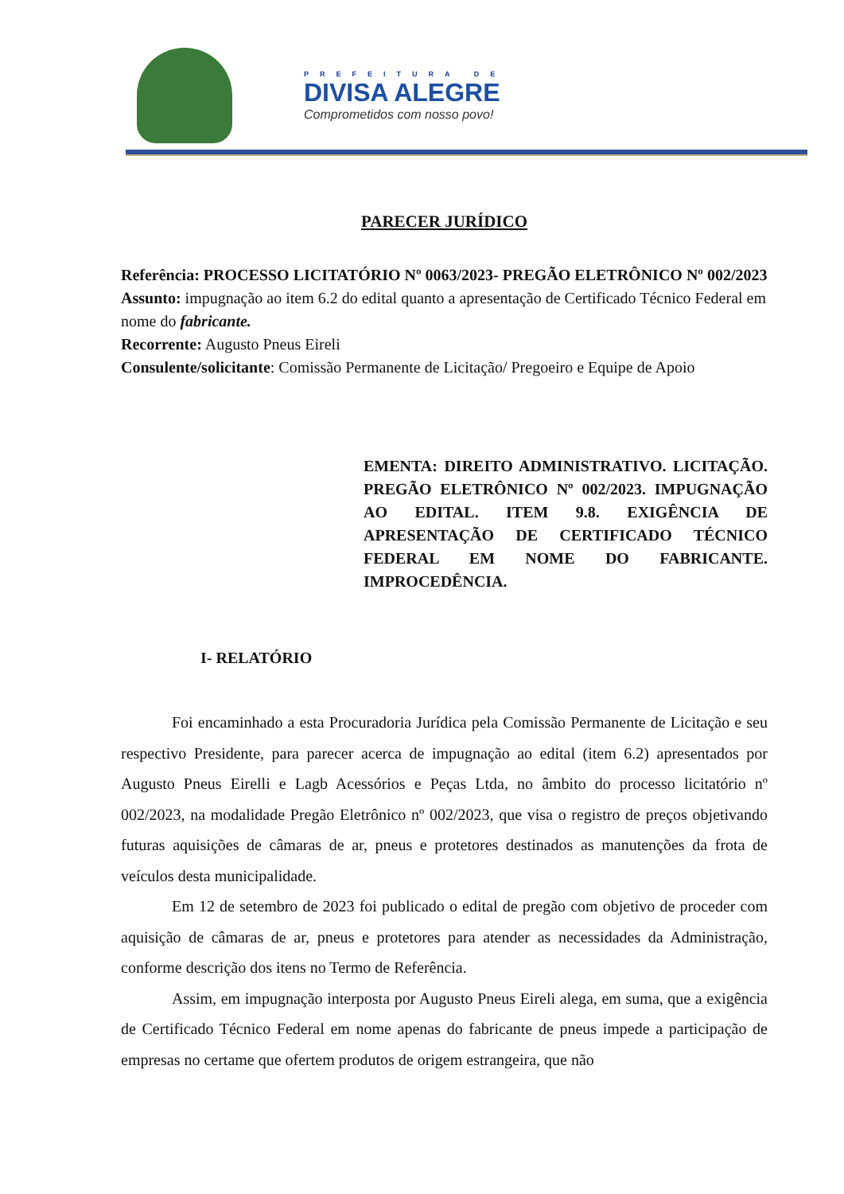PREFEITURA DE
DIVISA ALEGRE
Comprometidos com nosso povo!
PARECER JURÍDICO
Referência: PROCESSO LICITATÓRIO Nº 0063/2023- PREGÃO ELETRÔNICO Nº 002/2023
Assunto: impugnação ao item 6.2 do edital quanto a apresentação de Certificado Técnico Federal em nome do fabricante.
Recorrente: Augusto Pneus Eireli
Consulente/solicitante: Comissão Permanente de Licitação/ Pregoeiro e Equipe de Apoio
EMENTA: DIREITO ADMINISTRATIVO. LICITAÇÃO. PREGÃO ELETRÔNICO Nº 002/2023. IMPUGNAÇÃO AO EDITAL. ITEM 9.8. EXIGÊNCIA DE APRESENTAÇÃO DE CERTIFICADO TÉCNICO FEDERAL EM NOME DO FABRICANTE. IMPROCEDÊNCIA.
I- RELATÓRIO
Foi encaminhado a esta Procuradoria Jurídica pela Comissão Permanente de Licitação e seu respectivo Presidente, para parecer acerca de impugnação ao edital (item 6.2) apresentados por Augusto Pneus Eirelli e Lagb Acessórios e Peças Ltda, no âmbito do processo licitatório nº 002/2023, na modalidade Pregão Eletrônico nº 002/2023, que visa o registro de preços objetivando futuras aquisições de câmaras de ar, pneus e protetores destinados as manutenções da frota de veículos desta municipalidade.
Em 12 de setembro de 2023 foi publicado o edital de pregão com objetivo de proceder com aquisição de câmaras de ar, pneus e protetores para atender as necessidades da Administração, conforme descrição dos itens no Termo de Referência.
Assim, em impugnação interposta por Augusto Pneus Eireli alega, em suma, que a exigência de Certificado Técnico Federal em nome apenas do fabricante de pneus impede a participação de empresas no certame que ofertem produtos de origem estrangeira, que não